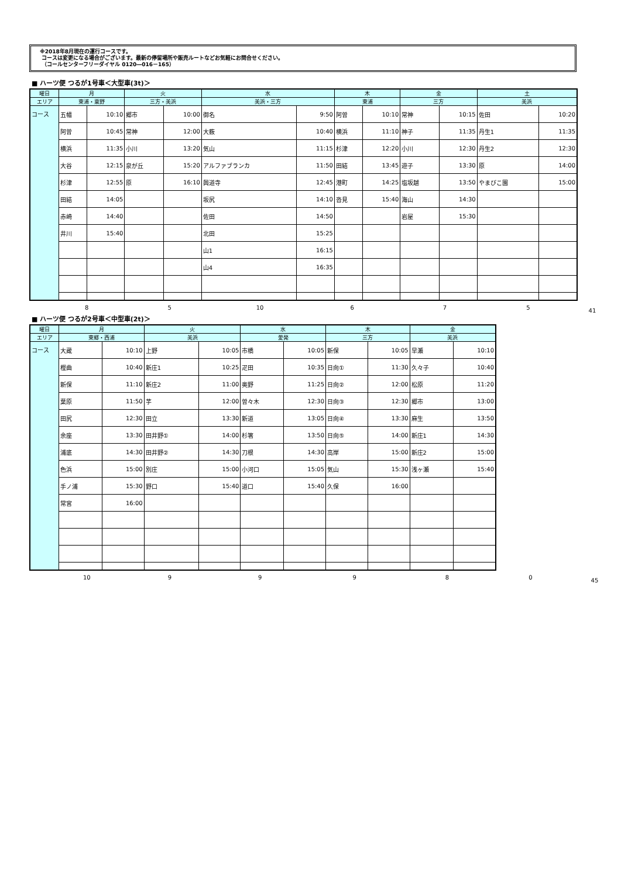※2018年8月現在の運行コースです。
コースは変更になる場合がございます。最新の停留場所や販売ルートなどお気軽にお問合せください。
（コールセンターフリーダイヤル 0120―016－165）
■ ハーツ便 つるが1号車＜大型車(3t)＞
| 曜日 | 月 | | 火 | | 水 | | 木 | | 金 | | 土 | |
| --- | --- | --- | --- | --- | --- | --- | --- | --- | --- | --- | --- | --- |
| エリア | 東浦・粟野 | | 三方・美浜 | | 美浜・三方 | | 東浦 | | 三方 | | 美浜 | |
| コース | 五幡 | 10:10 | 郷市 | 10:00 | 御名 | 9:50 | 阿曽 | 10:10 | 常神 | 10:15 | 佐田 | 10:20 |
| | 阿曽 | 10:45 | 常神 | 12:00 | 大薮 | 10:40 | 横浜 | 11:10 | 神子 | 11:35 | 丹生1 | 11:35 |
| | 横浜 | 11:35 | 小川 | 13:20 | 気山 | 11:15 | 杉津 | 12:20 | 小川 | 12:30 | 丹生2 | 12:30 |
| | 大谷 | 12:15 | 泉が丘 | 15:20 | アルファブランカ | 11:50 | 田結 | 13:45 | 遊子 | 13:30 | 原 | 14:00 |
| | 杉津 | 12:55 | 原 | 16:10 | 興道寺 | 12:45 | 港町 | 14:25 | 塩坂越 | 13:50 | やまびこ園 | 15:00 |
| | 田結 | 14:05 | | | 坂尻 | 14:10 | 沓見 | 15:40 | 海山 | 14:30 | | |
| | 赤崎 | 14:40 | | | 佐田 | 14:50 | | | 岩屋 | 15:30 | | |
| | 井川 | 15:40 | | | 北田 | 15:25 | | | | | | |
| | | | | | 山1 | 16:15 | | | | | | |
| | | | | | 山4 | 16:35 | | | | | | |
8 5 10 6 7 5 41
■ ハーツ便 つるが2号車＜中型車(2t)＞
| 曜日 | 月 | | 火 | | 水 | | 木 | | 金 | |
| --- | --- | --- | --- | --- | --- | --- | --- | --- | --- | --- |
| エリア | 東郷・西浦 | | 美浜 | | 愛発 | | 三方 | | 美浜 | |
| コース | 大蔵 | 10:10 | 上野 | 10:05 | 市橋 | 10:05 | 新保 | 10:05 | 早瀬 | 10:10 |
| | 樫曲 | 10:40 | 新庄1 | 10:25 | 疋田 | 10:35 | 日向① | 11:30 | 久々子 | 10:40 |
| | 新保 | 11:10 | 新庄2 | 11:00 | 奥野 | 11:25 | 日向② | 12:00 | 松原 | 11:20 |
| | 葉原 | 11:50 | 芋 | 12:00 | 曽々木 | 12:30 | 日向③ | 12:30 | 郷市 | 13:00 |
| | 田尻 | 12:30 | 田立 | 13:30 | 新道 | 13:05 | 日向④ | 13:30 | 麻生 | 13:50 |
| | 余座 | 13:30 | 田井野① | 14:00 | 杉箸 | 13:50 | 日向⑤ | 14:00 | 新庄1 | 14:30 |
| | 浦底 | 14:30 | 田井野② | 14:30 | 刀根 | 14:30 | 高岸 | 15:00 | 新庄2 | 15:00 |
| | 色浜 | 15:00 | 別庄 | 15:00 | 小河口 | 15:05 | 気山 | 15:30 | 浅ヶ瀬 | 15:40 |
| | 手ノ浦 | 15:30 | 野口 | 15:40 | 道口 | 15:40 | 久保 | 16:00 | | |
| | 常宮 | 16:00 | | | | | | | | |
10 99980 45